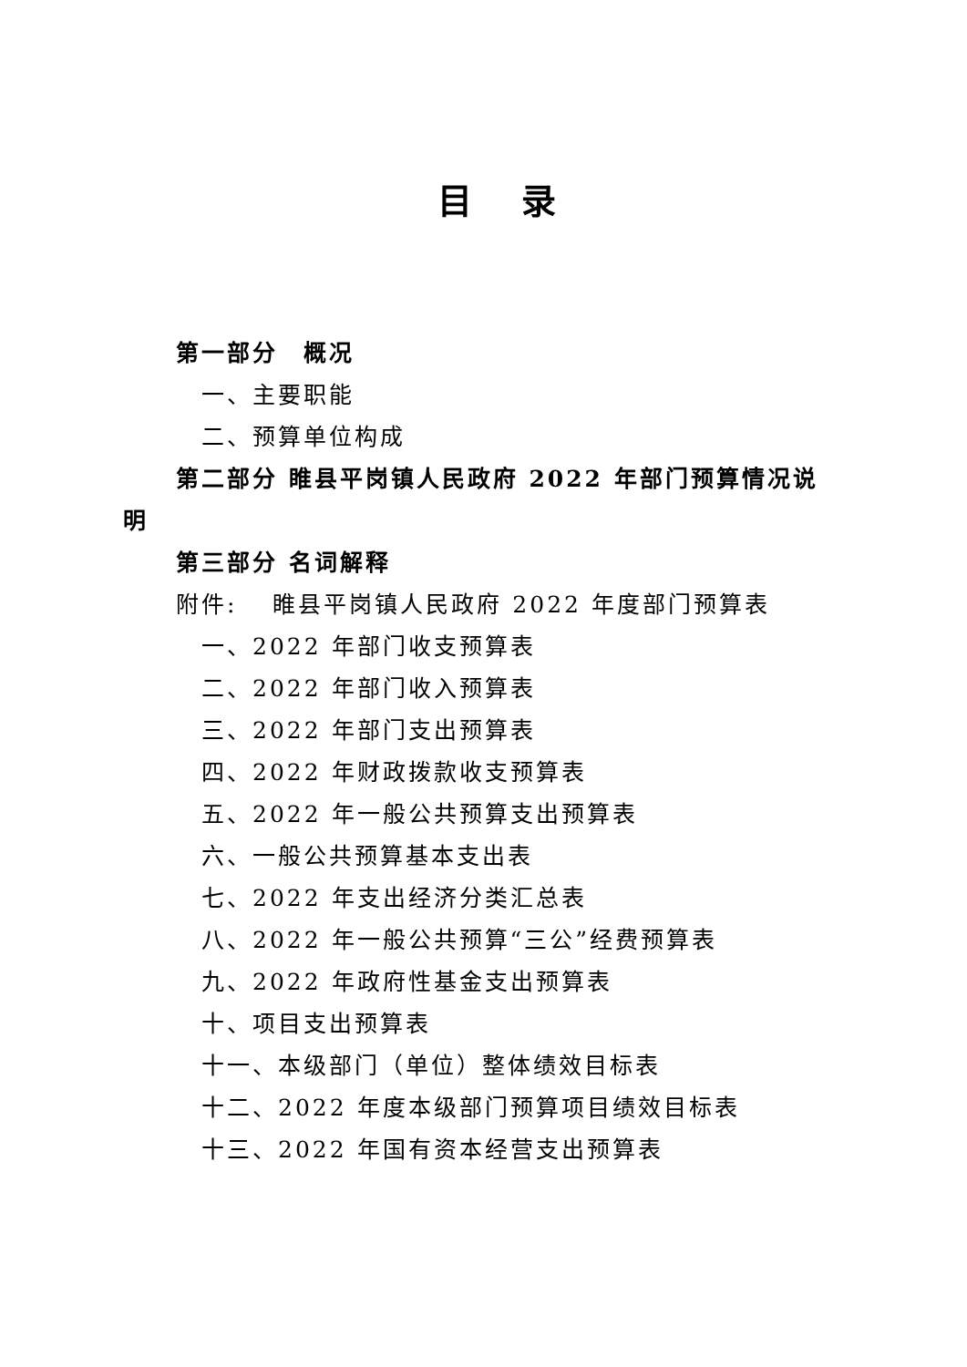目 录
第一部分　概况
一、主要职能
二、预算单位构成
第二部分 睢县平岗镇人民政府 2022 年部门预算情况说
明
第三部分 名词解释
附件:　 睢县平岗镇人民政府 2022 年度部门预算表
一、2022 年部门收支预算表
二、2022 年部门收入预算表
三、2022 年部门支出预算表
四、2022 年财政拨款收支预算表
五、2022 年一般公共预算支出预算表
六、一般公共预算基本支出表
七、2022 年支出经济分类汇总表
八、2022 年一般公共预算“三公”经费预算表
九、2022 年政府性基金支出预算表
十、项目支出预算表
十一、本级部门（单位）整体绩效目标表
十二、2022 年度本级部门预算项目绩效目标表
十三、2022 年国有资本经营支出预算表